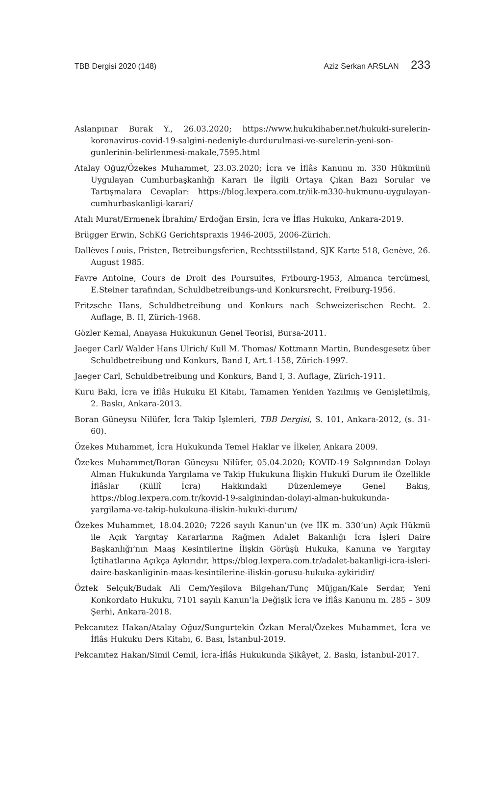TBB Dergisi 2020 (148) Aziz Serkan ARSLAN 233
Aslanpınar Burak Y., 26.03.2020; https://www.hukukihaber.net/hukuki-surelerin-koronavirus-covid-19-salgini-nedeniyle-durdurulmasi-ve-surelerin-yeni-son-gunlerinin-belirlenmesi-makale,7595.html
Atalay Oğuz/Özekes Muhammet, 23.03.2020; İcra ve İflâs Kanunu m. 330 Hükmünü Uygulayan Cumhurbaşkanlığı Kararı ile İlgili Ortaya Çıkan Bazı Sorular ve Tartışmalara Cevaplar: https://blog.lexpera.com.tr/iik-m330-hukmunu-uygulayan-cumhurbaskanligi-karari/
Atalı Murat/Ermenek İbrahim/ Erdoğan Ersin, İcra ve İflas Hukuku, Ankara-2019.
Brügger Erwin, SchKG Gerichtspraxis 1946-2005, 2006-Zürich.
Dallèves Louis, Fristen, Betreibungsferien, Rechtsstillstand, SJK Karte 518, Genève, 26. August 1985.
Favre Antoine, Cours de Droit des Poursuites, Fribourg-1953, Almanca tercümesi, E.Steiner tarafından, Schuldbetreibungs-und Konkursrecht, Freiburg-1956.
Fritzsche Hans, Schuldbetreibung und Konkurs nach Schweizerischen Recht. 2. Auflage, B. II, Zürich-1968.
Gözler Kemal, Anayasa Hukukunun Genel Teorisi, Bursa-2011.
Jaeger Carl/ Walder Hans Ulrich/ Kull M. Thomas/ Kottmann Martin, Bundesgesetz über Schuldbetreibung und Konkurs, Band I, Art.1-158, Zürich-1997.
Jaeger Carl, Schuldbetreibung und Konkurs, Band I, 3. Auflage, Zürich-1911.
Kuru Baki, İcra ve İflâs Hukuku El Kitabı, Tamamen Yeniden Yazılmış ve Genişletilmiş, 2. Baskı, Ankara-2013.
Boran Güneysu Nilüfer, İcra Takip İşlemleri, TBB Dergisi, S. 101, Ankara-2012, (s. 31-60).
Özekes Muhammet, İcra Hukukunda Temel Haklar ve İlkeler, Ankara 2009.
Özekes Muhammet/Boran Güneysu Nilüfer, 05.04.2020; KOVID-19 Salgınından Dolayı Alman Hukukunda Yargılama ve Takip Hukukuna İlişkin Hukukî Durum ile Özellikle İflâslar (Küllî İcra) Hakkındaki Düzenlemeye Genel Bakış, https://blog.lexpera.com.tr/kovid-19-salginindan-dolayi-alman-hukukunda-yargilama-ve-takip-hukukuna-iliskin-hukuki-durum/
Özekes Muhammet, 18.04.2020; 7226 sayılı Kanun’un (ve İİK m. 330’un) Açık Hükmü ile Açık Yargıtay Kararlarına Rağmen Adalet Bakanlığı İcra İşleri Daire Başkanlığı’nın Maaş Kesintilerine İlişkin Görüşü Hukuka, Kanuna ve Yargıtay İçtihatlarına Açıkça Aykırıdır, https://blog.lexpera.com.tr/adalet-bakanligi-icra-isleri-daire-baskanliginin-maas-kesintilerine-iliskin-gorusu-hukuka-aykiridir/
Öztek Selçuk/Budak Ali Cem/Yeşilova Bilgehan/Tunç Müjgan/Kale Serdar, Yeni Konkordato Hukuku, 7101 sayılı Kanun’la Değişik İcra ve İflâs Kanunu m. 285 – 309 Şerhi, Ankara-2018.
Pekcanıtez Hakan/Atalay Oğuz/Sungurtekin Özkan Meral/Özekes Muhammet, İcra ve İflâs Hukuku Ders Kitabı, 6. Bası, İstanbul-2019.
Pekcanıtez Hakan/Simil Cemil, İcra-İflâs Hukukunda Şikâyet, 2. Baskı, İstanbul-2017.